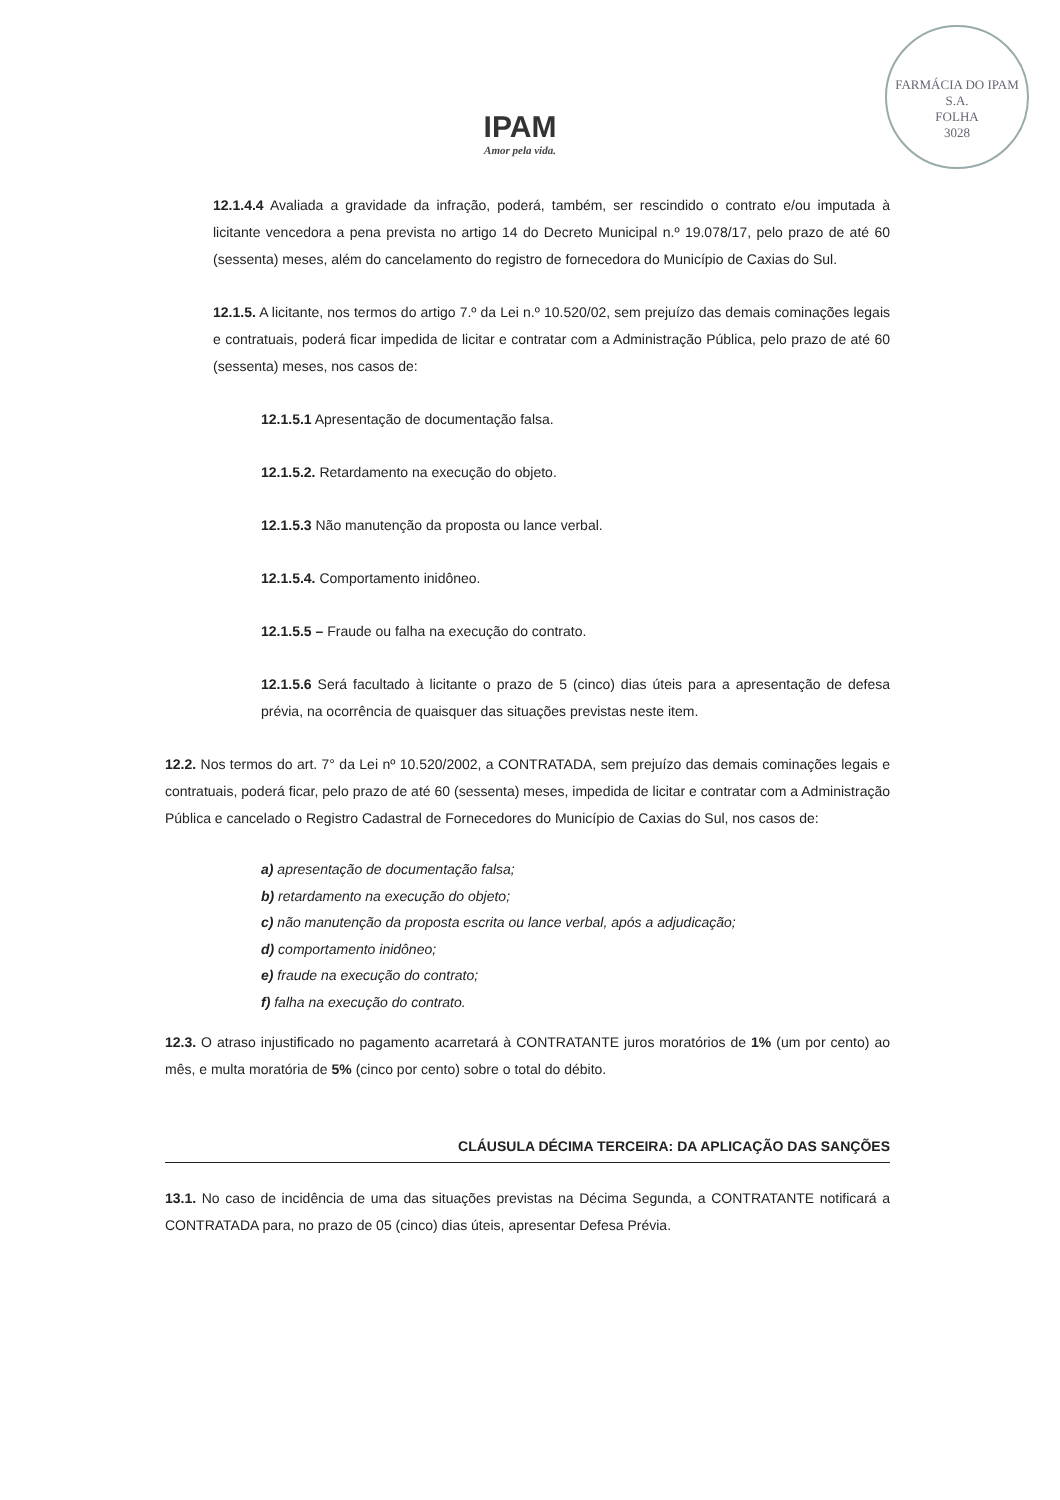IPAM
Amor pela vida.
FARMÁCIA DO IPAM S.A.
FOLHA
3028
12.1.4.4 Avaliada a gravidade da infração, poderá, também, ser rescindido o contrato e/ou imputada à licitante vencedora a pena prevista no artigo 14 do Decreto Municipal n.º 19.078/17, pelo prazo de até 60 (sessenta) meses, além do cancelamento do registro de fornecedora do Município de Caxias do Sul.
12.1.5. A licitante, nos termos do artigo 7.º da Lei n.º 10.520/02, sem prejuízo das demais cominações legais e contratuais, poderá ficar impedida de licitar e contratar com a Administração Pública, pelo prazo de até 60 (sessenta) meses, nos casos de:
12.1.5.1 Apresentação de documentação falsa.
12.1.5.2. Retardamento na execução do objeto.
12.1.5.3 Não manutenção da proposta ou lance verbal.
12.1.5.4. Comportamento inidôneo.
12.1.5.5 – Fraude ou falha na execução do contrato.
12.1.5.6 Será facultado à licitante o prazo de 5 (cinco) dias úteis para a apresentação de defesa prévia, na ocorrência de quaisquer das situações previstas neste item.
12.2. Nos termos do art. 7° da Lei nº 10.520/2002, a CONTRATADA, sem prejuízo das demais cominações legais e contratuais, poderá ficar, pelo prazo de até 60 (sessenta) meses, impedida de licitar e contratar com a Administração Pública e cancelado o Registro Cadastral de Fornecedores do Município de Caxias do Sul, nos casos de:
a) apresentação de documentação falsa;
b) retardamento na execução do objeto;
c) não manutenção da proposta escrita ou lance verbal, após a adjudicação;
d) comportamento inidôneo;
e) fraude na execução do contrato;
f) falha na execução do contrato.
12.3. O atraso injustificado no pagamento acarretará à CONTRATANTE juros moratórios de 1% (um por cento) ao mês, e multa moratória de 5% (cinco por cento) sobre o total do débito.
CLÁUSULA DÉCIMA TERCEIRA: DA APLICAÇÃO DAS SANÇÕES
13.1. No caso de incidência de uma das situações previstas na Décima Segunda, a CONTRATANTE notificará a CONTRATADA para, no prazo de 05 (cinco) dias úteis, apresentar Defesa Prévia.